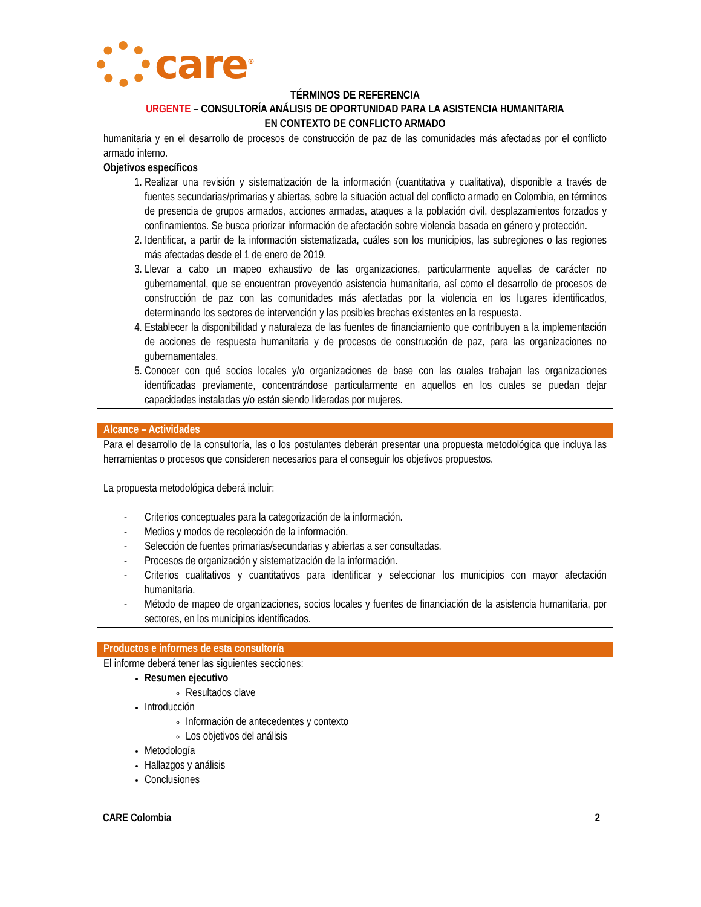care<sup>®</sup>
TÉRMINOS DE REFERENCIA
URGENTE – CONSULTORÍA ANÁLISIS DE OPORTUNIDAD PARA LA ASISTENCIA HUMANITARIA
EN CONTEXTO DE CONFLICTO ARMADO
humanitaria y en el desarrollo de procesos de construcción de paz de las comunidades más afectadas por el conflicto armado interno.
Objetivos específicos
1. Realizar una revisión y sistematización de la información (cuantitativa y cualitativa), disponible a través de fuentes secundarias/primarias y abiertas, sobre la situación actual del conflicto armado en Colombia, en términos de presencia de grupos armados, acciones armadas, ataques a la población civil, desplazamientos forzados y confinamientos. Se busca priorizar información de afectación sobre violencia basada en género y protección.
2. Identificar, a partir de la información sistematizada, cuáles son los municipios, las subregiones o las regiones más afectadas desde el 1 de enero de 2019.
3. Llevar a cabo un mapeo exhaustivo de las organizaciones, particularmente aquellas de carácter no gubernamental, que se encuentran proveyendo asistencia humanitaria, así como el desarrollo de procesos de construcción de paz con las comunidades más afectadas por la violencia en los lugares identificados, determinando los sectores de intervención y las posibles brechas existentes en la respuesta.
4. Establecer la disponibilidad y naturaleza de las fuentes de financiamiento que contribuyen a la implementación de acciones de respuesta humanitaria y de procesos de construcción de paz, para las organizaciones no gubernamentales.
5. Conocer con qué socios locales y/o organizaciones de base con las cuales trabajan las organizaciones identificadas previamente, concentrándose particularmente en aquellos en los cuales se puedan dejar capacidades instaladas y/o están siendo lideradas por mujeres.
Alcance – Actividades
Para el desarrollo de la consultoría, las o los postulantes deberán presentar una propuesta metodológica que incluya las herramientas o procesos que consideren necesarios para el conseguir los objetivos propuestos.
La propuesta metodológica deberá incluir:
- Criterios conceptuales para la categorización de la información.
- Medios y modos de recolección de la información.
- Selección de fuentes primarias/secundarias y abiertas a ser consultadas.
- Procesos de organización y sistematización de la información.
- Criterios cualitativos y cuantitativos para identificar y seleccionar los municipios con mayor afectación humanitaria.
- Método de mapeo de organizaciones, socios locales y fuentes de financiación de la asistencia humanitaria, por sectores, en los municipios identificados.
Productos e informes de esta consultoría
El informe deberá tener las siguientes secciones:
Resumen ejecutivo
Resultados clave
Introducción
Información de antecedentes y contexto
Los objetivos del análisis
Metodología
Hallazgos y análisis
Conclusiones
CARE Colombia 2